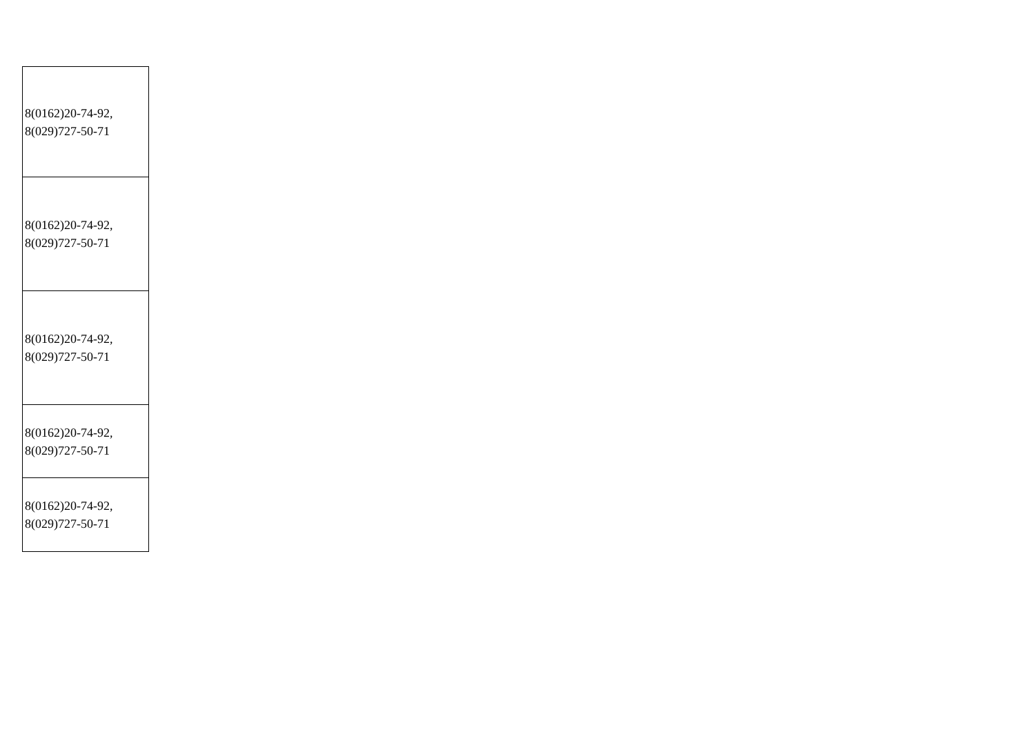| 8(0162)20-74-92, 8(029)727-50-71 |
| 8(0162)20-74-92, 8(029)727-50-71 |
| 8(0162)20-74-92, 8(029)727-50-71 |
| 8(0162)20-74-92, 8(029)727-50-71 |
| 8(0162)20-74-92, 8(029)727-50-71 |